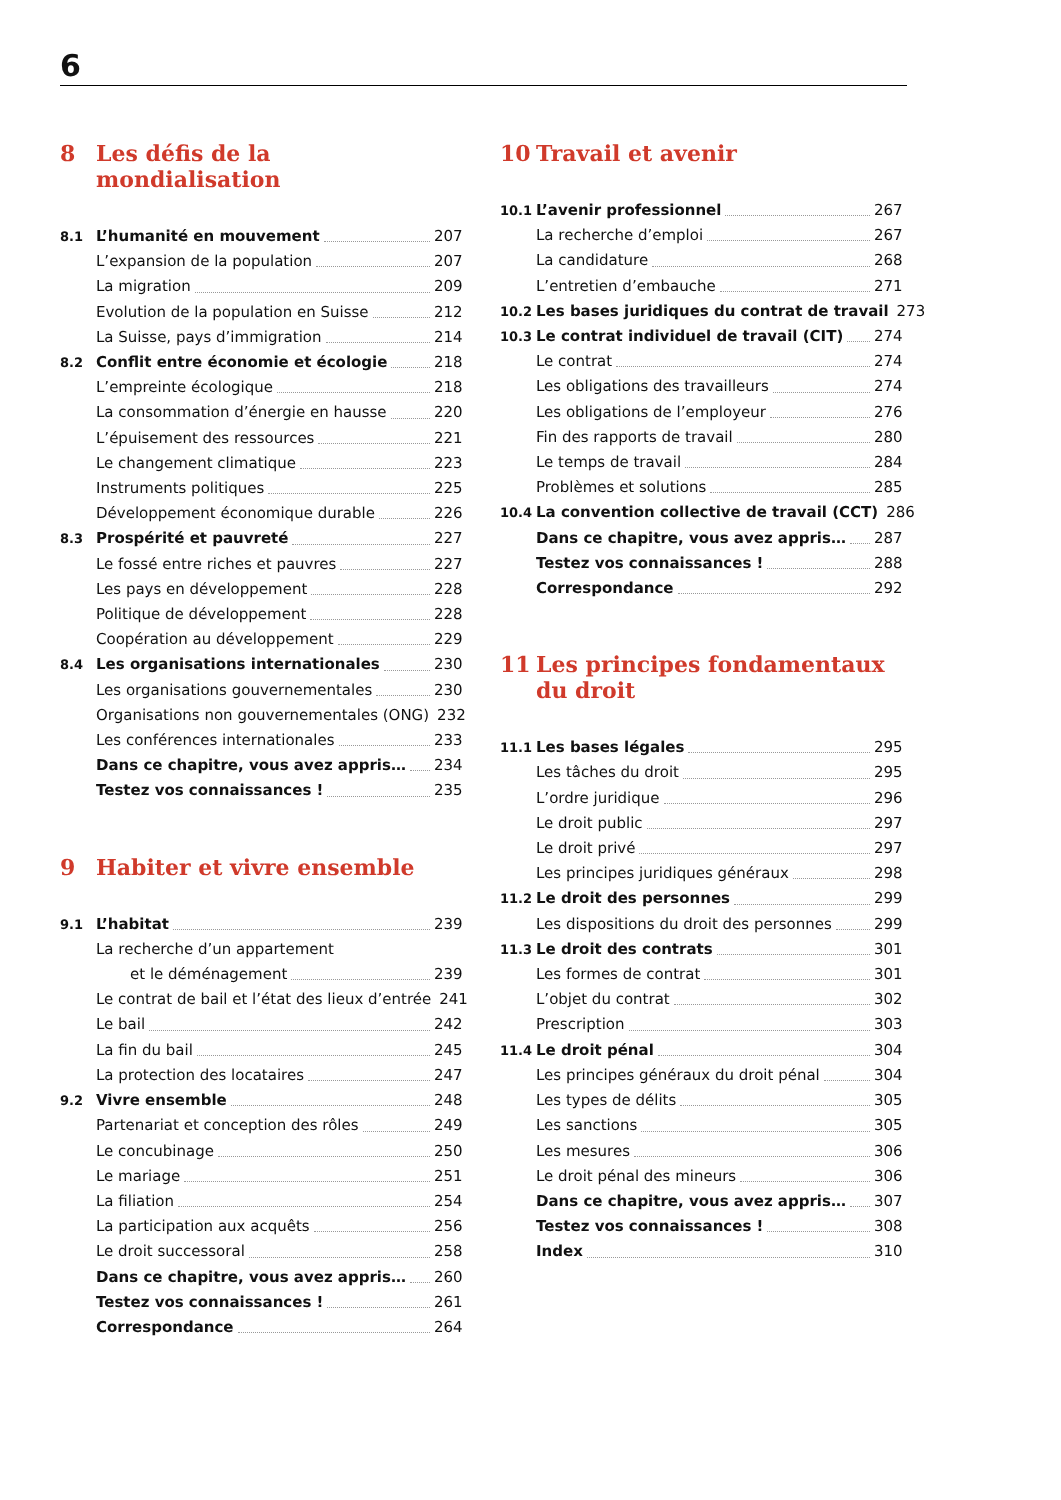6
8 Les défis de la mondialisation
8.1 L’humanité en mouvement 207
L’expansion de la population 207
La migration 209
Evolution de la population en Suisse 212
La Suisse, pays d’immigration 214
8.2 Conflit entre économie et écologie 218
L’empreinte écologique 218
La consommation d’énergie en hausse 220
L’épuisement des ressources 221
Le changement climatique 223
Instruments politiques 225
Développement économique durable 226
8.3 Prospérité et pauvreté 227
Le fossé entre riches et pauvres 227
Les pays en développement 228
Politique de développement 228
Coopération au développement 229
8.4 Les organisations internationales 230
Les organisations gouvernementales 230
Organisations non gouvernementales (ONG) 232
Les conférences internationales 233
Dans ce chapitre, vous avez appris… 234
Testez vos connaissances ! 235
9 Habiter et vivre ensemble
9.1 L’habitat 239
La recherche d’un appartement
et le déménagement 239
Le contrat de bail et l’état des lieux d’entrée 241
Le bail 242
La fin du bail 245
La protection des locataires 247
9.2 Vivre ensemble 248
Partenariat et conception des rôles 249
Le concubinage 250
Le mariage 251
La filiation 254
La participation aux acquêts 256
Le droit successoral 258
Dans ce chapitre, vous avez appris… 260
Testez vos connaissances ! 261
Correspondance 264
10 Travail et avenir
10.1 L’avenir professionnel 267
La recherche d’emploi 267
La candidature 268
L’entretien d’embauche 271
10.2 Les bases juridiques du contrat de travail 273
10.3 Le contrat individuel de travail (CIT) 274
Le contrat 274
Les obligations des travailleurs 274
Les obligations de l’employeur 276
Fin des rapports de travail 280
Le temps de travail 284
Problèmes et solutions 285
10.4 La convention collective de travail (CCT) 286
Dans ce chapitre, vous avez appris… 287
Testez vos connaissances ! 288
Correspondance 292
11 Les principes fondamentaux
du droit
11.1 Les bases légales 295
Les tâches du droit 295
L’ordre juridique 296
Le droit public 297
Le droit privé 297
Les principes juridiques généraux 298
11.2 Le droit des personnes 299
Les dispositions du droit des personnes 299
11.3 Le droit des contrats 301
Les formes de contrat 301
L’objet du contrat 302
Prescription 303
11.4 Le droit pénal 304
Les principes généraux du droit pénal 304
Les types de délits 305
Les sanctions 305
Les mesures 306
Le droit pénal des mineurs 306
Dans ce chapitre, vous avez appris… 307
Testez vos connaissances ! 308
Index 310